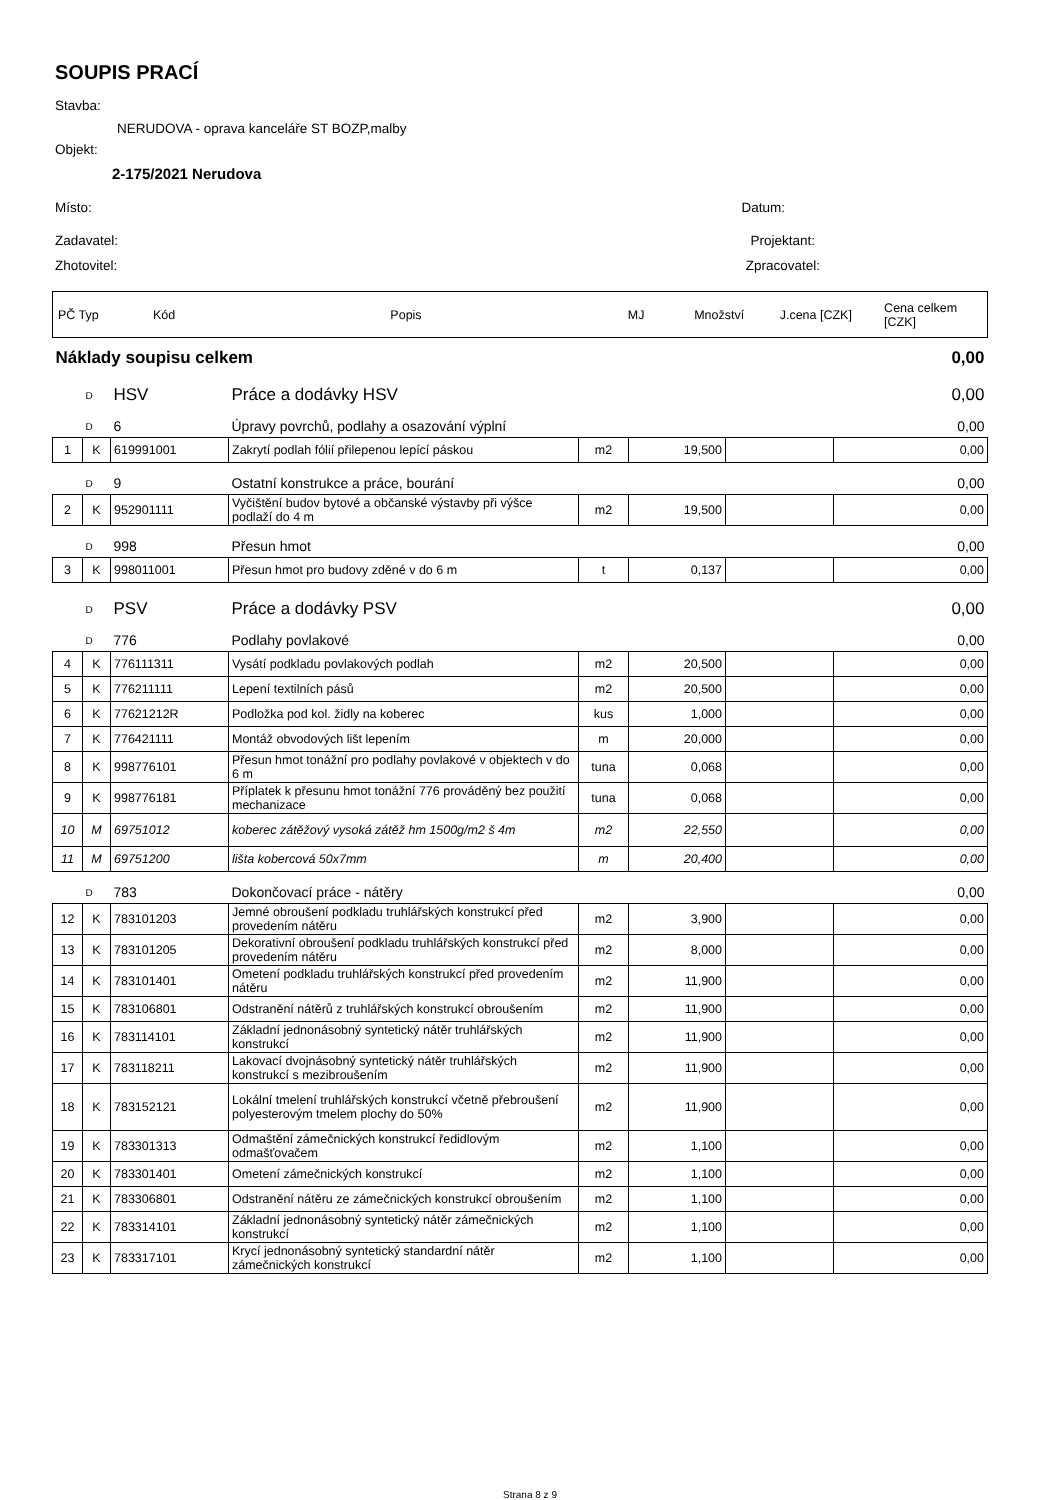SOUPIS PRACÍ
Stavba:
NERUDOVA - oprava kanceláře ST BOZP,malby
Objekt:
2-175/2021 Nerudova
Místo: Datum:
Zadavatel: Projektant:
Zhotovitel: Zpracovatel:
PČ Typ Kód Popis MJ Množství J.cena [CZK] Cena celkem [CZK]
| Náklady soupisu celkem | | | | | | | 0,00 |
| | D | HSV | Práce a dodávky HSV | | | | 0,00 |
| | D | 6 | Úpravy povrchů, podlahy a osazování výplní | | | | 0,00 |
| 1 | K | 619991001 | Zakrytí podlah fólií přilepenou lepící páskou | m2 | 19,500 | | 0,00 |
| | D | 9 | Ostatní konstrukce a práce, bourání | | | | 0,00 |
| 2 | K | 952901111 | Vyčištění budov bytové a občanské výstavby při výšce podlaží do 4 m | m2 | 19,500 | | 0,00 |
| | D | 998 | Přesun hmot | | | | 0,00 |
| 3 | K | 998011001 | Přesun hmot pro budovy zděné v do 6 m | t | 0,137 | | 0,00 |
| | D | PSV | Práce a dodávky PSV | | | | 0,00 |
| | D | 776 | Podlahy povlakové | | | | 0,00 |
| 4 | K | 776111311 | Vysátí podkladu povlakových podlah | m2 | 20,500 | | 0,00 |
| 5 | K | 776211111 | Lepení textilních pásů | m2 | 20,500 | | 0,00 |
| 6 | K | 77621212R | Podložka pod kol. židly na koberec | kus | 1,000 | | 0,00 |
| 7 | K | 776421111 | Montáž obvodových lišt lepením | m | 20,000 | | 0,00 |
| 8 | K | 998776101 | Přesun hmot tonážní pro podlahy povlakové v objektech v do 6 m | tuna | 0,068 | | 0,00 |
| 9 | K | 998776181 | Příplatek k přesunu hmot tonážní 776 prováděný bez použití mechanizace | tuna | 0,068 | | 0,00 |
| 10 | M | 69751012 | koberec zátěžový vysoká zátěž hm 1500g/m2 š 4m | m2 | 22,550 | | 0,00 |
| 11 | M | 69751200 | lišta kobercová 50x7mm | m | 20,400 | | 0,00 |
| | D | 783 | Dokončovací práce - nátěry | | | | 0,00 |
| 12 | K | 783101203 | Jemné obroušení podkladu truhlářských konstrukcí před provedením nátěru | m2 | 3,900 | | 0,00 |
| 13 | K | 783101205 | Dekorativní obroušení podkladu truhlářských konstrukcí před provedením nátěru | m2 | 8,000 | | 0,00 |
| 14 | K | 783101401 | Ometení podkladu truhlářských konstrukcí před provedením nátěru | m2 | 11,900 | | 0,00 |
| 15 | K | 783106801 | Odstranění nátěrů z truhlářských konstrukcí obroušením | m2 | 11,900 | | 0,00 |
| 16 | K | 783114101 | Základní jednonásobný syntetický nátěr truhlářských konstrukcí | m2 | 11,900 | | 0,00 |
| 17 | K | 783118211 | Lakovací dvojnásobný syntetický nátěr truhlářských konstrukcí s mezibroušením | m2 | 11,900 | | 0,00 |
| 18 | K | 783152121 | Lokální tmelení truhlářských konstrukcí včetně přebroušení polyesterovým tmelem plochy do 50% | m2 | 11,900 | | 0,00 |
| 19 | K | 783301313 | Odmaštění zámečnických konstrukcí ředidlovým odmašťovačem | m2 | 1,100 | | 0,00 |
| 20 | K | 783301401 | Ometení zámečnických konstrukcí | m2 | 1,100 | | 0,00 |
| 21 | K | 783306801 | Odstranění nátěru ze zámečnických konstrukcí obroušením | m2 | 1,100 | | 0,00 |
| 22 | K | 783314101 | Základní jednonásobný syntetický nátěr zámečnických konstrukcí | m2 | 1,100 | | 0,00 |
| 23 | K | 783317101 | Krycí jednonásobný syntetický standardní nátěr zámečnických konstrukcí | m2 | 1,100 | | 0,00 |
Strana 8 z 9